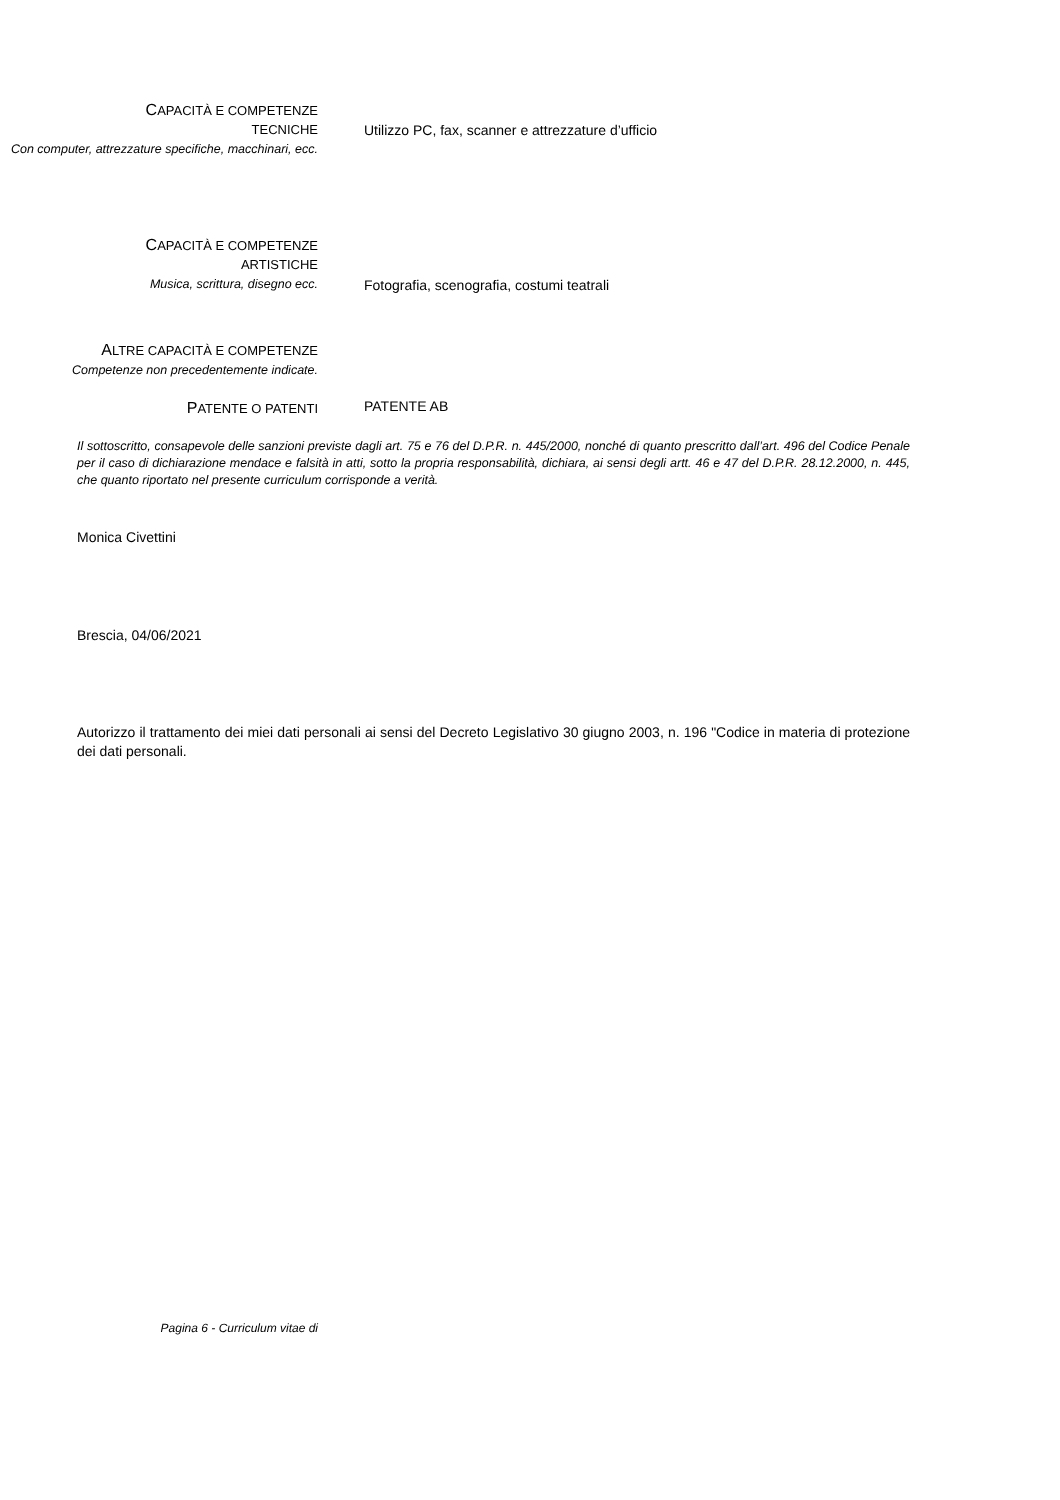CAPACITÀ E COMPETENZE
TECNICHE
Con computer, attrezzature specifiche, macchinari, ecc.
Utilizzo PC, fax, scanner e attrezzature d’ufficio
CAPACITÀ E COMPETENZE
ARTISTICHE
Musica, scrittura, disegno ecc.
Fotografia, scenografia, costumi teatrali
ALTRE CAPACITÀ E COMPETENZE
Competenze non precedentemente indicate.
PATENTE O PATENTI
PATENTE AB
Il sottoscritto, consapevole delle sanzioni previste dagli art. 75 e 76 del D.P.R. n. 445/2000, nonché di quanto prescritto dall’art. 496 del Codice Penale per il caso di dichiarazione mendace e falsità in atti, sotto la propria responsabilità, dichiara, ai sensi degli artt. 46 e 47 del D.P.R. 28.12.2000, n. 445, che quanto riportato nel presente curriculum corrisponde a verità.
Monica Civettini
Brescia, 04/06/2021
Autorizzo il trattamento dei miei dati personali ai sensi del Decreto Legislativo 30 giugno 2003, n. 196 "Codice in materia di protezione dei dati personali.
Pagina 6 - Curriculum vitae di